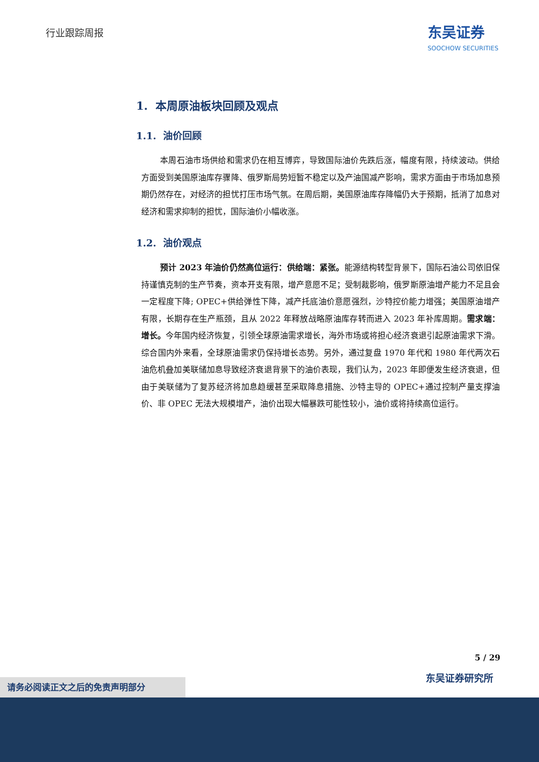行业跟踪周报
东吴证券
SOOCHOW SECURITIES
1. 本周原油板块回顾及观点
1.1. 油价回顾
本周石油市场供给和需求仍在相互博弈，导致国际油价先跌后涨，幅度有限，持续波动。供给方面受到美国原油库存骤降、俄罗斯局势短暂不稳定以及产油国减产影响，需求方面由于市场加息预期仍然存在，对经济的担忧打压市场气氛。在周后期，美国原油库存降幅仍大于预期，抵消了加息对经济和需求抑制的担忧，国际油价小幅收涨。
1.2. 油价观点
预计 2023 年油价仍然高位运行：供给端：紧张。能源结构转型背景下，国际石油公司依旧保持谨慎克制的生产节奏，资本开支有限，增产意愿不足；受制裁影响，俄罗斯原油增产能力不足且会一定程度下降; OPEC+供给弹性下降，减产托底油价意愿强烈，沙特控价能力增强；美国原油增产有限，长期存在生产瓶颈，且从 2022 年释放战略原油库存转而进入 2023 年补库周期。需求端：增长。今年国内经济恢复，引领全球原油需求增长，海外市场或将担心经济衰退引起原油需求下滑。综合国内外来看，全球原油需求仍保持增长态势。另外，通过复盘 1970 年代和 1980 年代两次石油危机叠加美联储加息导致经济衰退背景下的油价表现，我们认为，2023 年即便发生经济衰退，但由于美联储为了复苏经济将加息趋缓甚至采取降息措施、沙特主导的 OPEC+通过控制产量支撑油价、非 OPEC 无法大规模增产，油价出现大幅暴跌可能性较小，油价或将持续高位运行。
5 / 29
东吴证券研究所
请务必阅读正文之后的免责声明部分